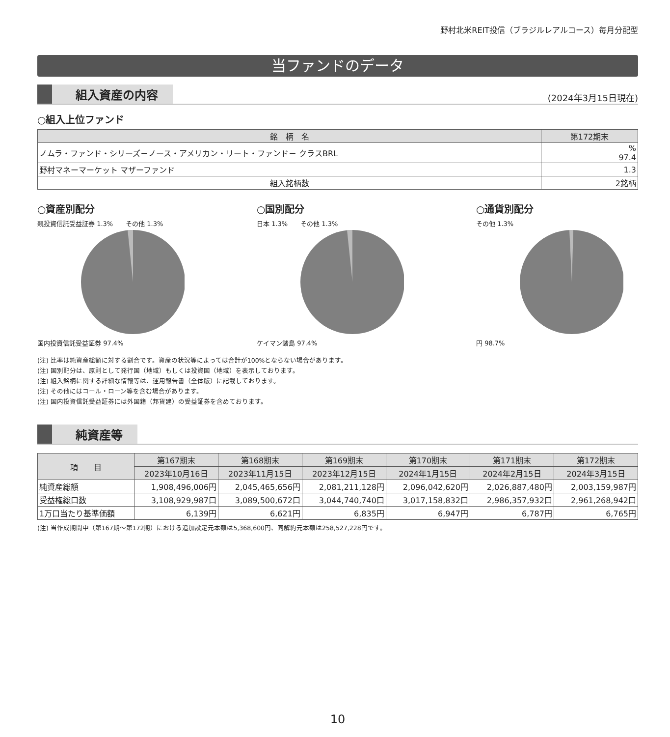野村北米REIT投信（ブラジルレアルコース）毎月分配型
当ファンドのデータ
組入資産の内容 (2024年3月15日現在)
○組入上位ファンド
| 銘 柄 名 | 第172期末 |
| --- | --- |
| ノムラ・ファンド・シリーズ－ノース・アメリカン・リート・ファンド－ クラスBRL | % 97.4 |
| 野村マネーマーケット マザーファンド | 1.3 |
| 組入銘柄数 | 2銘柄 |
○資産別配分
親投資信託受益証券 1.3%　　その他 1.3%
国内投資信託受益証券 97.4%
○国別配分
日本 1.3%　　その他 1.3%
ケイマン諸島 97.4%
○通貨別配分
その他 1.3%
円 98.7%
(注) 比率は純資産総額に対する割合です。資産の状況等によっては合計が100%とならない場合があります。
(注) 国別配分は、原則として発行国（地域）もしくは投資国（地域）を表示しております。
(注) 組入銘柄に関する詳細な情報等は、運用報告書（全体版）に記載しております。
(注) その他にはコール・ローン等を含む場合があります。
(注) 国内投資信託受益証券には外国籍（邦貨建）の受益証券を含めております。
純資産等
| 項 目 | 第167期末 | 第168期末 | 第169期末 | 第170期末 | 第171期末 | 第172期末 |
| --- | --- | --- | --- | --- | --- | --- |
| | 2023年10月16日 | 2023年11月15日 | 2023年12月15日 | 2024年1月15日 | 2024年2月15日 | 2024年3月15日 |
| 純資産総額 | 1,908,496,006円 | 2,045,465,656円 | 2,081,211,128円 | 2,096,042,620円 | 2,026,887,480円 | 2,003,159,987円 |
| 受益権総口数 | 3,108,929,987口 | 3,089,500,672口 | 3,044,740,740口 | 3,017,158,832口 | 2,986,357,932口 | 2,961,268,942口 |
| 1万口当たり基準価額 | 6,139円 | 6,621円 | 6,835円 | 6,947円 | 6,787円 | 6,765円 |
(注) 当作成期間中（第167期～第172期）における追加設定元本額は5,368,600円、同解約元本額は258,527,228円です。
10